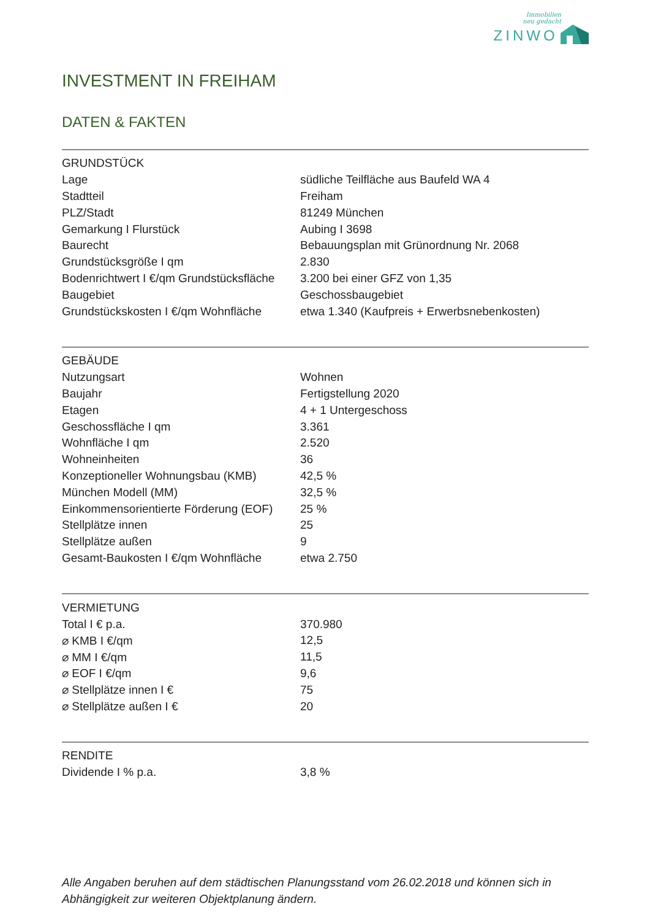Immobilien
neu gedacht
ZINWO
INVESTMENT IN FREIHAM
DATEN & FAKTEN
| GRUNDSTÜCK | |
| --- | --- |
| Lage | südliche Teilfläche aus Baufeld WA 4 |
| Stadtteil | Freiham |
| PLZ/Stadt | 81249 München |
| Gemarkung I Flurstück | Aubing I 3698 |
| Baurecht | Bebauungsplan mit Grünordnung Nr. 2068 |
| Grundstücksgröße I qm | 2.830 |
| Bodenrichtwert I €/qm Grundstücksfläche | 3.200 bei einer GFZ von 1,35 |
| Baugebiet | Geschossbaugebiet |
| Grundstückskosten I €/qm Wohnfläche | etwa 1.340 (Kaufpreis + Erwerbsnebenkosten) |
| GEBÄUDE | |
| --- | --- |
| Nutzungsart | Wohnen |
| Baujahr | Fertigstellung 2020 |
| Etagen | 4 + 1 Untergeschoss |
| Geschossfläche I qm | 3.361 |
| Wohnfläche I qm | 2.520 |
| Wohneinheiten | 36 |
| Konzeptioneller Wohnungsbau (KMB) | 42,5 % |
| München Modell (MM) | 32,5 % |
| Einkommensorientierte Förderung (EOF) | 25 % |
| Stellplätze innen | 25 |
| Stellplätze außen | 9 |
| Gesamt-Baukosten I €/qm Wohnfläche | etwa 2.750 |
| VERMIETUNG | |
| --- | --- |
| Total I € p.a. | 370.980 |
| ⌀ KMB I €/qm | 12,5 |
| ⌀ MM I €/qm | 11,5 |
| ⌀ EOF I €/qm | 9,6 |
| ⌀ Stellplätze innen I € | 75 |
| ⌀ Stellplätze außen I € | 20 |
| RENDITE | |
| --- | --- |
| Dividende I % p.a. | 3,8 % |
Alle Angaben beruhen auf dem städtischen Planungsstand vom 26.02.2018 und können sich in Abhängigkeit zur weiteren Objektplanung ändern.